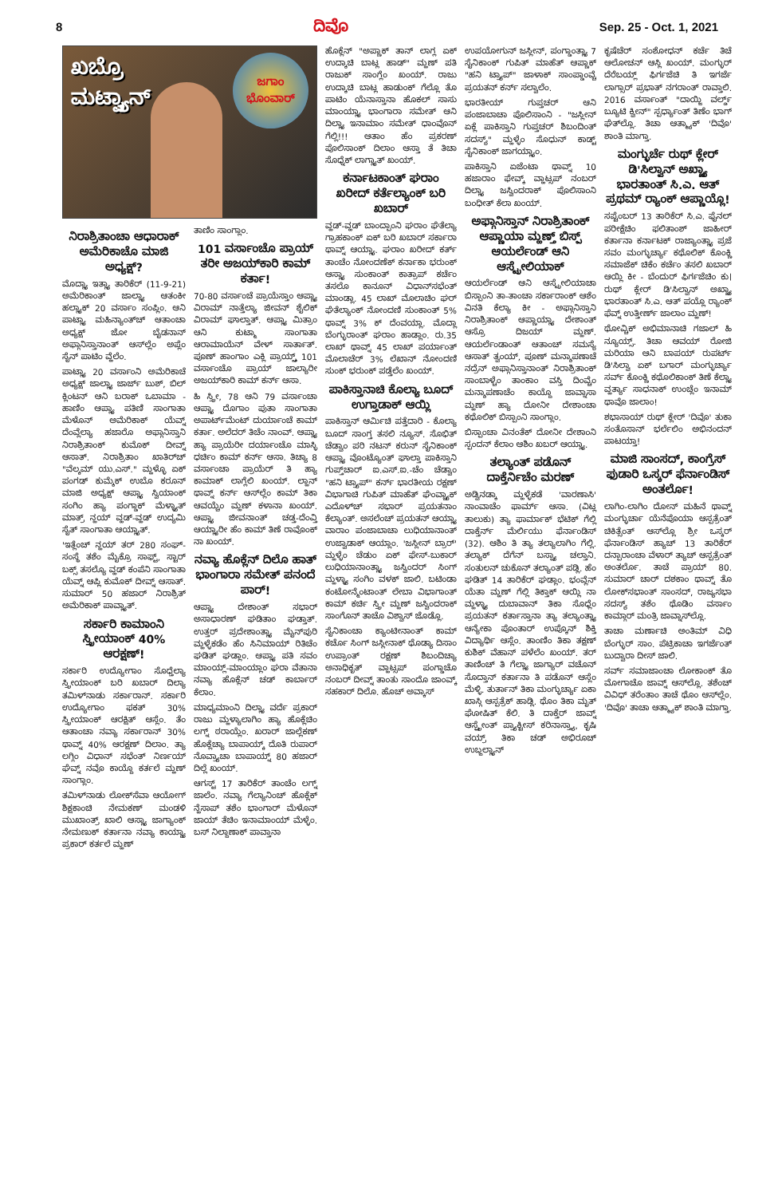8 ದಿವೊ Sep. 25 - Oct. 1, 2021
ಖಬ್ರೊ
ಮಟ್ವ್ಯಾನ್
ಜಗಾಂ
ಭೊಂವಾರ್
ಹೊಕ್ಲೆನ್ "ಅಪ್ಣಾಕ್ ತಾನ್ ಲಾಗ್ಲ ಏಕ್ ಉದ್ಕಾಚಿ ಬಾಟ್ಲ ಹಾಡ್" ಮ್ಹಣ್ ಪತಿ ರಾಜುಕ್ ಸಾಂಗ್ಲೆಂ ಖಂಯ್. ರಾಜು ಉದ್ಕಾಚಿ ಬಾಟ್ಲ ಹಾಡುಂಕ್ ಗೆಲ್ಲೊ ತೊ ಪಾಟಿಂ ಯೆನಾಸ್ತಾನಾ ಹೊಕಲ್ ಸಾಸು ಮಾಂಯ್ಲ್ಯಾ ಭಾಂಗಾರಾ ಸಮೇತ್ ಆನಿ ದಿಲ್ಲ್ಯಾ ಇನಾಮಾಂ ಸಮೇತ್ ಧಾಂವೊನ್ ಗೆಲ್ಲಿ!!! ಆತಾಂ ಹೆಂ ಪ್ರಕರಣ್ ಪೊಲಿಸಾಂಕ್ ದಿಲಾಂ ಆಸ್ತಾ ತೆ ತಿಚಾ ಸೊಧ್ನೆಕ್ ಲಾಗ್ಲ್ಯಾತ್ ಖಂಯ್.
ಕರ್ನಾಟಕಾಂತ್ ಘರಾಂ ಖರೀದ್ ಕರ್ತೆಲ್ಯಾಂಕ್ ಬರಿ ಖಬಾರ್
ವ್ಹಡ್-ವ್ಹಡ್ ಬಾಂದ್ಪಾಂನಿ ಘರಾಂ ಘೆತೆಲ್ಯಾ ಗ್ರಾಹಕಾಂಕ್ ಏಕ್ ಬರಿ ಖಬಾರ್ ಸರ್ಕಾರಾ ಥಾವ್ನ್ ಆಯ್ಲ್ಯಾ. ಘರಾಂ ಖರೀದ್ ಕರ್ತ್ ತಾಂಚೆಂ ನೋಂದಣೆಕ್ ಕರ್ನಾಕಾ ಭರುಂಕ್ ಆಸ್ಲ್ಯಾ ಸುಂಕಾಂತ್ ಕಾತ್ರಾಪ್ ಕರ್ಚೆಂ ತಸಲೊ ಕಾನೂನ್ ವಿಧಾನ್‌ಸಭೆಂತ್ ಮಾಂಡ್ಲಾ. 45 ಲಾಖ್ ಮೊಲಾಚಿಂ ಘರ್ ಘೆತೆಲ್ಯಾಂಕ್ ನೋಂದಣಿ ಸುಂಕಾಂತ್ 5% ಥಾವ್ನ್ 3% ಕ್ ದೆಂವಯ್ಲಾ. ಮೊದ್ಲಾ ಬೆಂಗ್ಳುರಾಂತ್ ಘರಾಂ ಹಾಡ್ಲಾಂ. ರು.35 ಲಾಖ್ ಥಾವ್ನ್ 45 ಲಾಖ್ ಪರ್ಯಾಂತ್ ಮೊಲಾಚೆರ್ 3% ಲೆಖಾನ್ ನೋಂದಣಿ ಸುಂಕ್ ಭರುಂಕ್ ಪಡ್ತೆಲೆಂ ಖಂಯ್.
ಪಾಕಿಸ್ತಾನಾಚಿ ಕೊಲ್ಯಾ ಬೂದ್ ಉಗ್ತಾಡಾಕ್ ಆಯ್ಲಿ
ಪಾಕಿಸ್ತಾನ್ ಆರ್ಮಿಚಿ ಪತ್ತೆದಾರಿ - ಕೊಲ್ಯಾ ಬೂದ್ ಸಾಂಗ್ತ ತಸಲಿ ನ್ಯೂಸ್. ಸೊಭಿತ್ ಚೆಡ್ವಾಂ ಪರಿ ನಟನ್ ಕರುನ್ ಸೈನಿಕಾಂಕ್ ಆಪ್ಲ್ಯಾ ವೊಂಟ್ಯೊಂತ್ ಘಾಲ್ತಾ ಪಾಕಿಸ್ತಾನಿ ಗುಪ್ತ್‌ಚಾರ್ ಐ.ಎಸ್.ಐ.-ಚೆಂ ಚೆಡ್ವಾಂ "ಹನಿ ಟ್ರ್ಯಾಪ್" ಕರ್ನ್ ಭಾರತೀಯ ರಕ್ಷಣ್ ವಿಭಾಗಾಚಿ ಗುಪಿತ್ ಮಾಹೆತ್ ಘೆಂವ್ಚ್ಯಾಕ್ ಎದೊಳ್‌ಚ್ ಸಭಾರ್ ಪ್ರಯತನಾಂ ಕೆಲ್ಯಾಂತ್. ಅಸಲೆಂಚ್ ಪ್ರಯತನ್ ಆಯ್ಲ್ಯಾ ವಾರಾಂ ಪಂಜಾಬಾಚಾ ಲುಧಿಯಾನಾಂತ್ ಉಜ್ವಾಡಾಕ್ ಆಯ್ಲಾಂ. 'ಜಸ್ಲೀನ್ ಬ್ರಾರ್' ಮ್ಹಳ್ಳೆಂ ಚೆಡುಂ ಏಕ್ ಫೇಸ್-ಬುಕಾರ್ ಲುಧಿಯಾನಾಂತ್ಲ್ಯಾ ಜಸ್ವಿಂದರ್ ಸಿಂಗ್ ಮ್ಹಳ್ಳ್ಯಾ ಸಂಗಿಂ ವಳಕ್ ಜಾಲಿ. ಬಟಿಂಡಾ ಕಂಟೋನ್ಮೆಂಟಾಂತ್ ಲೇಬಾ ವಿಭಾಗಾಂತ್ ಕಾಮ್ ಕರ್ಚಿ ಸ್ತ್ರೀ ಮ್ಹಣ್ ಜಸ್ವಿಂದರಾಕ್ ಸಾಂಗೊನ್ ತಾಚೊ ವಿಶ್ವಾಸ್ ಜೊಡ್ಲೊ.
ಸೈನಿಕಾಂಚಾ ಕ್ಯಾಂಟೀನಾಂತ್ ಕಾಮ್ ಕರ್ಚೊ ಸಿಂಗ್ ಜಸ್ಲೀನಾಕ್ ಥೊಡ್ಯಾ ದಿಸಾಂ ಉಪ್ರಾಂತ್ ರಕ್ಷಣ್ ಶಿಬಂದಿಚ್ಯಾ ಅನಾಧಿಕೃತ್ ವ್ಹಾಟ್ಸಪ್ ಪಂಗ್ಡಾಚೊ ನಂಬರ್ ದೀವ್ನ್ ತಾಂತು ಸಾಂದೊ ಜಾಂವ್ಕ್ ಸಹಕಾರ್ ದಿಲೊ. ಹೊಚ್ ಅವ್ಕಾಸ್
ಉಪಯೋಗುನ್ ಜಸ್ಲೀನ್, ಪಂಗ್ಡಾಂತ್ಲ್ಯಾ 7 ಸೈನಿಕಾಂಕ್ ಗುಪಿತ್ ಮಾಹೆತ್ ಆಪ್ಣಾಕ್ "ಹನಿ ಟ್ರ್ಯಾಪ್" ಜಾಳಾಕ್ ಸಾಂಪ್ಡಾಂವ್ಚೆ ಪ್ರಯತನ್ ಕರ್ನ್ ಸಲ್ವಾಲೆಂ.
ಭಾರತೀಯ್ ಗುಪ್ತಚರ್ ಆನಿ ಪಂಜಾಬಾಚಾ ಪೊಲಿಸಾಂನಿ - "ಜಸ್ಲೀನ್ ಏಕ್ಲೆ ಪಾಕಿಸ್ತಾನಿ ಗುಪ್ತಚರ್ ಶಿಬಂದಿಂತ್ ಸದಸ್ಯ್" ಮ್ಹಳ್ಳೆಂ ಸೊಧುನ್ ಕಾಡ್ಟ್ ಸೈನಿಕಾಂಕ್ ಜಾಗಯ್ಲ್ಯಾಂ.
ಪಾಕಿಸ್ತಾನಿ ಏಜೆಂಟಾ ಥಾವ್ನ್ 10 ಹಜಾರಾಂ ಫೇವ್ಕ್ ವ್ಹಾಟ್ಸಪ್ ನಂಬರ್ ದಿಲ್ಲ್ಯಾ ಜಸ್ವಿಂದರಾಕ್ ಪೊಲಿಸಾಂನಿ ಬಂಧೀತ್ ಕೆಲಾ ಖಂಯ್.
ಅಫ್ಗಾನಿಸ್ತಾನ್ ನಿರಾಶ್ರಿತಾಂಕ್ ಆಪ್ಣಾಯಾ ಮ್ಹಣ್ತ್ ಬಿಸ್ಪ್ ಆಯರ್ಲೆಂಡ್ ಆನಿ ಆಸ್ಟ್ರೇಲಿಯಾಕ್
ಆಯರ್ಲೆಂಡ್ ಆನಿ ಆಸ್ಟ್ರೇಲಿಯಾಚಾ ಬಿಸ್ಪಾಂನಿ ತಾ-ತಾಂಚಾ ಸರ್ಕಾರಾಂಕ್ ಆಶೆಂ ವಿನತಿ ಕೆಲ್ಯಾ ಕೀ - ಅಫ್ಗಾನಿಸ್ತಾನಿ ನಿರಾಶ್ರಿತಾಂಕ್ ಆಪ್ಣಾಯ್ಲ್ಯಾ ದೇಶಾಂತ್ ಆಸ್ರೊ ದಿಜಯ್ ಮ್ಹಣ್. ಆಯರ್ಲೆಂಡಾಂತ್ ಆತಾಂಚ್ ಸಮಸ್ಯೆ ಆಸಾತ್ ತ್ವಂಯ್, ಪೂಣ್ ಮನ್ಶಾಪಣಾಚೆ ನದ್ರೆನ್ ಅಫ್ಗಾನಿಸ್ತಾನಾಂತ್ ನಿರಾಶ್ರಿತಾಂಕ್ ಸಾಂಬಾಳ್ಚೆಂ ತಾಂಕಾಂ ವಸ್ತಿ ದಿಂವ್ಚೆಂ ಮನ್ಶಾಪಣಾಚೆಂ ಕಾಯ್ದೊ ಜಾವ್ನಾಸಾ ಮ್ಹಣ್ ಹ್ಯಾ ದೋನೀ ದೇಶಾಂಚಾ ಕಥೊಲಿಕ್ ಬಿಸ್ಪಾಂನಿ ಸಾಂಗ್ಲಾಂ.
ಬಿಸ್ಪಾಂಚಾ ವಿನಂತೆಕ್ ದೋನೀ ದೇಶಾಂನಿ ಸ್ಪಂದನ್ ಕೆಲಾಂ ಆಶಿಂ ಖಬರ್ ಆಯ್ಲ್ಯಾ.
ತಲ್ಯಾಂತ್ ಪಡೊನ್ ದಾಕ್ತೆರ್ನಿಚೆಂ ಮರಣ್
ಅಡ್ವಿನಡ್ಕಾ ಮ್ಹಳ್ಳೆಕಡೆ 'ವಾರಣಾಸಿ' ನಾಂವಾಚೆಂ ಫಾರ್ಮ್ ಆಸಾ. (ವಿಟ್ಲ ತಾಲುಕು) ತ್ಯಾ ಫಾರ್ಮಾಕ್ ಭೆಟಿಕ್ ಗೆಲ್ಲಿ ದಾಕ್ತೆರ್ನ್ ಮೆರ್ಲಿಯು ಫೆರ್ನಾಂಡಿಸ್ (32). ಆಶಿಂ ತಿ ತ್ಯಾ ತಲ್ಯಾಲಾಗಿಂ ಗೆಲ್ಲಿ. ತಲ್ಯಾಕ್ ದೆಗೆನ್ ಬಸ್ಪ್ಯಾ ಚಲ್ತಾನಿ. ಸಂತುಲನ್ ಚುಕೊನ್ ತಲ್ಯಾಂತ್ ಪಡ್ಲಿ. ಹೆಂ ಘಡಿತ್ 14 ತಾರಿಕೆರ್ ಘಡ್ಲಾಂ. ಭಂವ್ಲೆನ್ ಯೆತಾ ಮ್ಹಣ್ ಗೆಲ್ಲಿ ತಿಕ್ತಾಕ್ ಆಯ್ಲಿ ನಾ ಮ್ಹಳ್ಳ್ಯಾ ದುಬಾವಾನ್ ತಿಕಾ ಸೊಧ್ಲೆಂ ಪ್ರಯತನ್ ಕರ್ತಾಸ್ತಾನಾ ತ್ಯಾ ತಲ್ಯಾಂತ್ಲ್ಯಾ ಆನ್ಯೇಕಾ ಪೊಂತಾರ್ ಉಪ್ಕೊನ್ ಶಿಕ್ತಿ ವಿದ್ಯಾರ್ಥಿ ಆಸ್ಲೆಂ. ತಾಂಣಿಂ ತಿಕಾ ತಕ್ಷಣ್ ಕುಶಿಕ್ ವೆಹಾನ್ ಪಳೆಲೆಂ ಖಂಯ್. ತರ್ ತಾಣಿಂಚ್ ತಿ ಗೆಲ್ಲ್ಯಾ ಜಾಗ್ಯಾರ್ ವಚೊನ್ ಸೊದ್ತಾನ್ ಕರ್ತಾನಾ ತಿ ಪಡೊನ್ ಆಸ್ಲೆಂ ಮೆಳ್ಳಿ. ತುರ್ತಾನ್ ತಿಕಾ ಮಂಗ್ಳುರ್ಚ್ಯಾ ಏಕಾ ಖಾಸ್ಗಿ ಆಸ್ಪತ್ರೆಕ್ ಹಾಡ್ಲಿ. ಥೊಂ ತಿಕಾ ಮೃತ್ ಘೋಷಿತ್ ಕೆಲಿ. ತಿ ದಾಕ್ತೆರ್ ಜಾವ್ನ್ ಆಸ್ಪ್ತ್ರೇಂತ್ ಪ್ರ್ಯಾಕ್ಟೀಸ್ ಕರಿನಾಸ್ತ್ಯಾ, ಕೃಷಿ ವಯ್ರ್ ತಿಕಾ ಚಡ್ ಅಭಿರೂಚ್ ಉಬ್ಜಲ್ಲ್ಯಾನ್
ಕೃಷೆಚೆರ್ ಸಂಶೋಧನ್ ಕರ್ಚೆ ತಿಚೆ ಆಲೋಚನ್ ಆಸ್ಲಿ ಖಂಯ್. ಮಂಗ್ಳುರ್ ದೆರೆಬಯ್ಲ್ ಫಿರ್ಗಜೆಚಿ ತಿ ಇಗರ್ಜೆ ಲಾಗ್ಸಾರ್ ಪ್ರಭಾತ್ ನಗರಾಂತ್ ರಾವ್ತಾಲಿ. 2016 ವರ್ಸಾಂತ್ "ದಾಯ್ಜಿ ವರ್ಲ್ಡ್ ಬ್ಯೂಟಿ ಕ್ವೀನ್" ಸ್ಪರ್ಧ್ಯಾಂತ್ ತಿಣೆಂ ಭಾಗ್ ಘೆತ್‌ಲ್ಲೊ. ತಿಚಾ ಆತ್ಮ್ಯಾಕ್ 'ದಿವೊ' ಶಾಂತಿ ಮಾಗ್ತಾ.
ಮಂಗ್ಳುರ್ಚೆ ರುಥ್ ಕ್ಲೇರ್ ಡಿ'ಸಿಲ್ವಾನ್ ಅಖ್ಖ್ಯಾ ಭಾರತಾಂತ್ ಸಿ.ಎ. ಆತ್ ಪ್ರಥಮ್ ರ್‍ಯಾಂಕ್ ಆಪ್ಣಾಯ್ಲೊ!
ಸಪ್ಟೆಂಬರ್ 13 ತಾರಿಕೆರ್ ಸಿ.ಎ. ಫೈನಲ್ ಪರೀಕ್ಷೆಚಿಂ ಫಲಿತಾಂಶ್ ಜಾಹೀರ್ ಕರ್ತಾನಾ ಕರ್ನಾಟಕ್ ರಾಜ್ಯಾಂತ್ಲ್ಯಾ ಪ್ರಜೆ ಸವಂ ಮಂಗ್ಳುರ್ಚ್ಯಾ ಕಥೊಲಿಕ್ ಕೊಂಕ್ಣಿ ಸಮಾಜೆಕ್ ಚಿಕೆಂ ಕರ್ಚೆಂ ತಸಲಿ ಖಬಾರ್ ಆಯ್ಲಿ ಕೀ - ಬೆಂದುರ್ ಫಿರ್ಗಜೆಚಿಂ ಕು। ರುಥ್ ಕ್ಲೇರ್ ಡಿ'ಸಿಲ್ವಾನ್ ಅಖ್ಖ್ಯಾ ಭಾರತಾಂತ್ ಸಿ.ಎ. ಆತ್ ಪಯ್ಲೊ ರ್‍ಯಾಂಕ್ ಫೆವ್ನ್ ಉತ್ತೀರ್ಣ್ ಜಾಲಾಂ ಮ್ಹಣ್!
ಥೋವ್ಚಿಕ್ ಅಭಿಮಾನಾಚಿ ಗಜಾಲ್ ಹಿ ನ್ಯೂಯ್ಸ್. ತಿಚಾ ಆವಯ್ ರೋಜಿ ಮರಿಯಾ ಆನಿ ಬಾಪಯ್ ರುಪರ್ಟ್ ಡಿ'ಸಿಲ್ವಾ ಏಕ್ ಬಗಾರ್ ಮಂಗ್ಳುರ್ಚ್ಯಾ ಸರ್ವ್ ಕೊಂಕ್ಣಿ ಕಥೊಲಿಕಾಂಕ್ ತಿಣೆ ಕೆಲ್ಲ್ಯಾ ವ್ಹರ್ತ್ಯಾ ಸಾಧನಾಕ್ ಉಂಚ್ಲೆಂ ಇನಾಮ್ ಥಾವೊ ಜಾಲಾಂ!
ಶಭಾಸಾಯ್ ರುಥ್ ಕ್ಲೇರ್ 'ದಿವೊ' ತುಕಾ ಸಂತೊಸಾನ್ ಭರ್ಲೆಲಿಂ ಅಭಿನಂದನ್ ಪಾಟಯ್ತಾ!
ಮಾಜಿ ಸಾಂಸದ್, ಕಾಂಗ್ರೆಸ್ ಫುಡಾರಿ ಒಸ್ಕರ್ ಫೆರ್ನಾಂಡಿಸ್ ಅಂತರ್ಲೊ!
ಲಾಗಿಂ-ಲಾಗಿಂ ದೋನ್ ಮಹಿನೆ ಥಾವ್ನ್ ಮಂಗ್ಳುರ್ಚಾ ಯೆನೆಪೊಯಾ ಆಸ್ಪತ್ರೆಂತ್ ಚಿಕಿತ್ಸೆಂತ್ ಆಸ್‌ಲ್ಲೊ ಶ್ರೀ ಒಸ್ಕರ್ ಫೆರ್ನಾಂಡಿಸ್ ಹ್ಯಾಚ್ 13 ತಾರಿಕೆರ್ ದನ್ಪಾರಾಂಚಾ ವೆಳಾರ್ ತ್ಯಾಚ್ ಆಸ್ಪತ್ರೆಂತ್ ಅಂತರ್ಲೊ. ತಾಚೆ ಪ್ರಾಯ್ 80. ಸುಮಾರ್ ಚಾರ್ ದಶಕಾಂ ಥಾವ್ನ್ ತೊ ಲೋಕ್‌ಸಭಾಂತ್ ಸಾಂಸದ್, ರಾಜ್ಯಸಭಾ ಸದಸ್ಯ್ ತಶೆಂ ಥೊಡಿಂ ವರ್ಸಾಂ ಕಾಮ್ಗಾರ್ ಮಂತ್ರಿ ಜಾವ್ನಾಸ್‌ಲ್ಲೊ.
ತಾಚಾ ಮರ್ಣಾಚಿ ಅಂತಿಮ್ ವಿಧಿ ಬೆಂಗ್ಳುರ್ ಸಾಂ. ಪೆಟ್ರಿಕಾಚಾ ಇಗರ್ಜೆಂತ್ ಬುದ್ವಾರಾ ದೀಸ್ ಜಾಲಿ.
ಸರ್ವ್ ಸಮಾಜಾಂಚಾ ಲೋಕಾಂಕ್ ತೊ ಮೋಗಾಚೊ ಜಾವ್ನ್ ಆಸ್‌ಲ್ಲೊ. ತಶೆಂಚ್ ವಿವಿಧ್ ತರೆಂತಾಂ ತಾಚೆ ಥೊಂ ಆಸ್‌ಲ್ಲೆಂ. 'ದಿವೊ' ತಾಚಾ ಆತ್ಮ್ಯಾಕ್ ಶಾಂತಿ ಮಾಗ್ತಾ.
ನಿರಾಶ್ರಿತಾಂಚಾ ಆಧಾರಾಕ್ ಅಮೆರಿಕಾಚೊ ಮಾಜಿ ಅಧ್ಯಕ್ಷ್?
ಮೊದ್ಲ್ಯಾ ಇತ್ಲ್ಯಾ ತಾರಿಕೆರ್ (11-9-21) ಅಮೆರಿಕಾಂತ್ ಜಾಲ್ಲ್ಯಾ ಆತಂಕೀ ಹಲ್ಲ್ಯಾಕ್ 20 ವರ್ಸಾಂ ಸಂಪ್ಲಿಂ. ಆನಿ ಪಾಟ್ಲ್ಯಾ ಮಹಿನ್ಯಾಂತ್‌ಚ್ ಆತಾಂಚಾ ಅಧ್ಯಕ್ಷ್ ಜೋ ಬೈಡನಾನ್ ಅಫ್ಗಾನಿಸ್ತಾನಾಂತ್ ಆಸ್‌ಲ್ಲೆಂ ಅಪ್ಲೆಂ ಸೈನ್ ಪಾಟಿಂ ವ್ಹೆಲೆಂ.
ಪಾಟ್ಲ್ಯಾ 20 ವರ್ಸಾಂನಿ ಅಮೆರಿಕಾಚೆ ಅಧ್ಯಕ್ಷ್ ಜಾಲ್ಲ್ಯಾ ಜಾರ್ಜ್ ಬುಶ್, ಬಿಲ್ ಕ್ಲಿಂಟನ್ ಆನಿ ಬರಾಕ್ ಒಬಾಮಾ - ಹಾಣಿಂ ಆಪ್ಲ್ಯಾ ಪತಿಣಿ ಸಾಂಗಾತಾ ಮೆಳೊನ್ ಅಮೆರಿಕಾಕ್ ಯೆವ್ನ್ ದೆಂವ್ಲೆಲ್ಯಾ ಹಜಾರೊ ಅಫ್ಗಾನಿಸ್ತಾನಿ ನಿರಾಶ್ರಿತಾಂಕ್ ಕುಮೊಕ್ ದೀವ್ನ್ ಆಸಾತ್. ನಿರಾಶ್ರಿತಾಂ ಖಾತಿರ್‌ಚ್ "ವೆಲ್ಕಮ್ ಯು.ಎಸ್." ಮ್ಹಳ್ಳೊ ಏಕ್ ಪಂಗಡ್ ಕುಮ್ಕೆಕ್ ಉಬೊ ಕರೂನ್ ಮಾಜಿ ಅಧ್ಯಕ್ಷ್ ಆಪ್ಲ್ಯಾ ಸ್ವಿಯಾಂಕ್ ಸಂಗಿಂ ಹ್ಯಾ ಪಂಗ್ಡಾಕ್ ಮೆಳ್ಳ್ಯಾತ್ ಮಾತ್ರ್ ನ್ಹಯ್ ವ್ಹಡ್-ವ್ಹಡ್ ಉದ್ಯಮಿ ಸೈತ್ ಸಾಂಗಾತಾ ಆಯ್ಲ್ಯಾತ್.
'ಇತ್ಲೆಂಚ್ ನ್ಹಯ್ ತರ್ 280 ಸಂಘ್-ಸಂಸ್ಥೆ ತಶೆಂ ಮೈಕ್ರೊ ಸಾಫ್ಟ್, ಸ್ಟಾರ್ ಬಕ್ಸ್ ತಸಲ್ಯೊ ವ್ಹಡ್ ಕಂಪೆನಿ ಸಾಂಗಾತಾ ಯೆವ್ನ್ ಆಪ್ಲಿ ಕುಮೊಕ್ ದೀವ್ನ್ ಆಸಾತ್. ಸುಮಾರ್ 50 ಹಜಾರ್ ನಿರಾಶ್ರಿತ್ ಅಮೆರಿಕಾಕ್ ಪಾವ್ಲ್ಯಾತ್.
ಸರ್ಕಾರಿ ಕಾಮಾಂನಿ ಸ್ತ್ರೀಯಾಂಕ್ 40% ಆರಕ್ಷಣ್!
ಸರ್ಕಾರಿ ಉದ್ಯೋಗಾಂ ಸೊಧ್ತೆಲ್ಯಾ ಸ್ತ್ರೀಯಾಂಕ್ ಬರಿ ಖಬಾರ್ ದಿಲ್ಯಾ ತಮಿಳ್‌ನಾಡು ಸರ್ಕಾರಾನ್. ಸರ್ಕಾರಿ ಉದ್ಯೋಗಾಂ ಫಕತ್ 30% ಸ್ತ್ರೀಯಾಂಕ್ ಆರಕ್ಷಿತ್ ಆಸ್ಲೆಂ. ತೆಂ ಆತಾಂಚಾ ನವ್ಯಾ ಸರ್ಕಾರಾನ್ 30% ಥಾವ್ನ್ 40% ಆರಕ್ಷಣ್ ದಿಲಾಂ. ತ್ಯಾ ಲಗ್ಗಿಂ ವಿಧಾನ್ ಸಭೆಂತ್ ನಿರ್ಣಯ್ ಘೆವ್ನ್ ನವೊ ಕಾಯ್ದೊ ಕರ್ತಲೆ ಮ್ಹಣ್ ಸಾಂಗ್ಲಾಂ.
ತಮಿಳ್‌ನಾಡು ಲೋಕ್‌ಸೆವಾ ಆಯೋಗ್ ಶಿಕ್ಷಕಾಂಚಿ ನೇಮಕಣ್ ಮಂಡಳಿ ಮುಖಾಂತ್ರ್ ಖಾಲಿ ಆಸ್ಲ್ಯಾ ಜಾಗ್ಯಾಂಕ್ ನೇಮಣುಕ್ ಕರ್ತಾನಾ ನವ್ಯಾ ಕಾಯ್ದ್ಯಾ ಪ್ರಕಾರ್ ಕರ್ತಲೆ ಮ್ಹಣ್
ತಾಣಿಂ ಸಾಂಗ್ಲಾಂ.
101 ವರ್ಸಾಂಚೊ ಪ್ರಾಯ್ ತರೀ ಅಜಯ್‌ಕಾರಿ ಕಾಮ್ ಕರ್ತಾ!
70-80 ವರ್ಸಾಂಚೆ ಪ್ರಾಯೆಸ್ತಾಂ ಆಪ್ಣ್ಯಾ ವಿರಾಮ್ ನಾತ್ತೆಲ್ಯಾ ಜೀವನ್ ಶೈಲಿಕ್ ವಿರಾಮ್ ಘಾಲ್ತಾತ್. ಆಪ್ಲ್ಯಾ ಮಿತ್ರಾಂ ಆನಿ ಕುಟ್ಮಾ ಸಾಂಗಾತಾ ಆರಾಮಾಯೆನ್ ವೇಳ್ ಸಾರ್ತಾತ್. ಪೂಣ್ ಹಾಂಗಾಂ ಎಕ್ಲಿ ಪ್ರಾಯ್ಸ್ತ್ 101 ವರ್ಸಾಂಚೊ ಪ್ರಾಯ್ ಜಾಲ್ಯಾರೀ ಅಜಯ್‌ಕಾರಿ ಕಾಮ್ ಕರ್ನ್ ಆಸಾ.
ಹಿ ಸ್ತ್ರೀ, 78 ಆನಿ 79 ವರ್ಸಾಂಚಾ ಆಪ್ಲ್ಯಾ ದೊಗಾಂ ಪುತಾ ಸಾಂಗಾತಾ ಅಪಾರ್ಟ್‌ಮೆಂಟ್ ದುರ್ಯಾಂಚೆ ಕಾಮ್ ಕರ್ತಾ. ಅಲೆದರ್ ತಿಚೆಂ ನಾಂವ್. ಆಪ್ಲ್ಯಾ ಹ್ಯಾ ಪ್ರಾಯೆರೀ ದರ್ಯಾಂಚೊ ಮಾಸ್ಳಿ ಧರ್ಚಿಂ ಕಾಮ್ ಕರ್ನ್ ಆಸಾ. ತಿಚ್ಯಾ 8 ವರ್ಸಾಂಚಾ ಪ್ರಾಯೆರ್ ತಿ ಹ್ಯಾ ಕಾಮಾಕ್ ಲಾಗ್ಲೆಲಿ ಖಂಯ್. ಲ್ಹಾನ್ ಥಾವ್ನ್ ಕರ್ನ್ ಆಸ್‌ಲ್ಲೆಂ ಕಾಮ್ ತಿಕಾ ಆವಯ್ಚೆಂ ಮ್ಹಣ್ ಕಳಾನಾ ಖಂಯ್. ಆಪ್ಲ್ಯಾ ಜೀವನಾಂತ್ ಚಡ್ತ-ದೆಂವ್ತಿ ಆಯ್ಲ್ಯಾರೀ ಹೆಂ ಕಾಮ್ ತಿಣೆ ರಾವೊಂಕ್ ನಾ ಖಂಯ್.
ನವ್ಯಾ ಹೊಕ್ಲೆನ್ ದಿಲೊ ಹಾತ್ ಭಾಂಗಾರಾ ಸಮೇತ್ ಪನಂದೆ ಪಾರ್!
ಆಪ್ಲ್ಯಾ ದೇಶಾಂತ್ ಸಭಾರ್ ಅಸಾಧಾರಣ್ ಘಡಿತಾಂ ಘಡ್ತಾತ್. ಉತ್ತರ್ ಪ್ರದೇಶಾಂತ್ಲ್ಯಾ ಮೈನ್‌ಪುರಿ ಮ್ಹಳ್ಳೆಕಡೆಂ ಹೆಂ ಸಿನಿಮಾಯ್ ರಿತಿಚೆಂ ಘಡಿತ್ ಘಡ್ಲಾಂ. ಆಪ್ಲ್ಯಾ ಪತಿ ಸವಂ ಮಾಂಯ್ಲ್-ಮಾಂಯ್ಲಾಂ ಘರಾ ವೆತಾನಾ ನವ್ಯಾ ಹೊಕ್ಲೆನ್ ಚಡ್ ಕಾರ್ಬಾರ್ ಕೆಲಾಂ.
ಮಾಧ್ಯಮಾಂನಿ ದಿಲ್ಲ್ಯಾ ವರ್ದೆ ಪ್ರಕಾರ್ ರಾಜು ಮ್ಹಳ್ಯಾಲಾಗಿಂ ಹ್ಯಾ ಹೊಕ್ಲೆಚಿಂ ಲಗ್ನ್ ಠರಾಯ್ಲೆಂ. ಖರಾರ್ ಜಾಲ್ಲೆಕಣ್ ಹೊಕ್ಲೆಚ್ಯಾ ಬಾಪಾಯ್ಕ್ ದೊತಿ ರುಪಾರ್ ನೊವ್ರ್ಯಾಚಾ ಬಾಪಾಯ್ನ್ 80 ಹಜಾರ್ ದಿಲ್ಲೆ ಖಂಯ್.
ಆಗಸ್ಟ್ 17 ತಾರಿಕೆರ್ ತಾಂಚೆಂ ಲಗ್ನ್ ಜಾಲೆಂ. ನವ್ಯಾ ಗೆಲ್ಯಾನಿಂಚ್ ಹೊಕ್ಲೆಕ್ ನ್ಹೆಸಾಪ್ ತಶೆಂ ಭಾಂಗಾರ್ ಮೆಳೊನ್ ಜಾಯ್ ತೆಚಿಂ ಇನಾಮಾಂಯ್ ಮೆಳ್ಳೆಂ. ಬಸ್ ನಿಲ್ದಾಣಾಕ್ ಪಾವ್ತಾನಾ